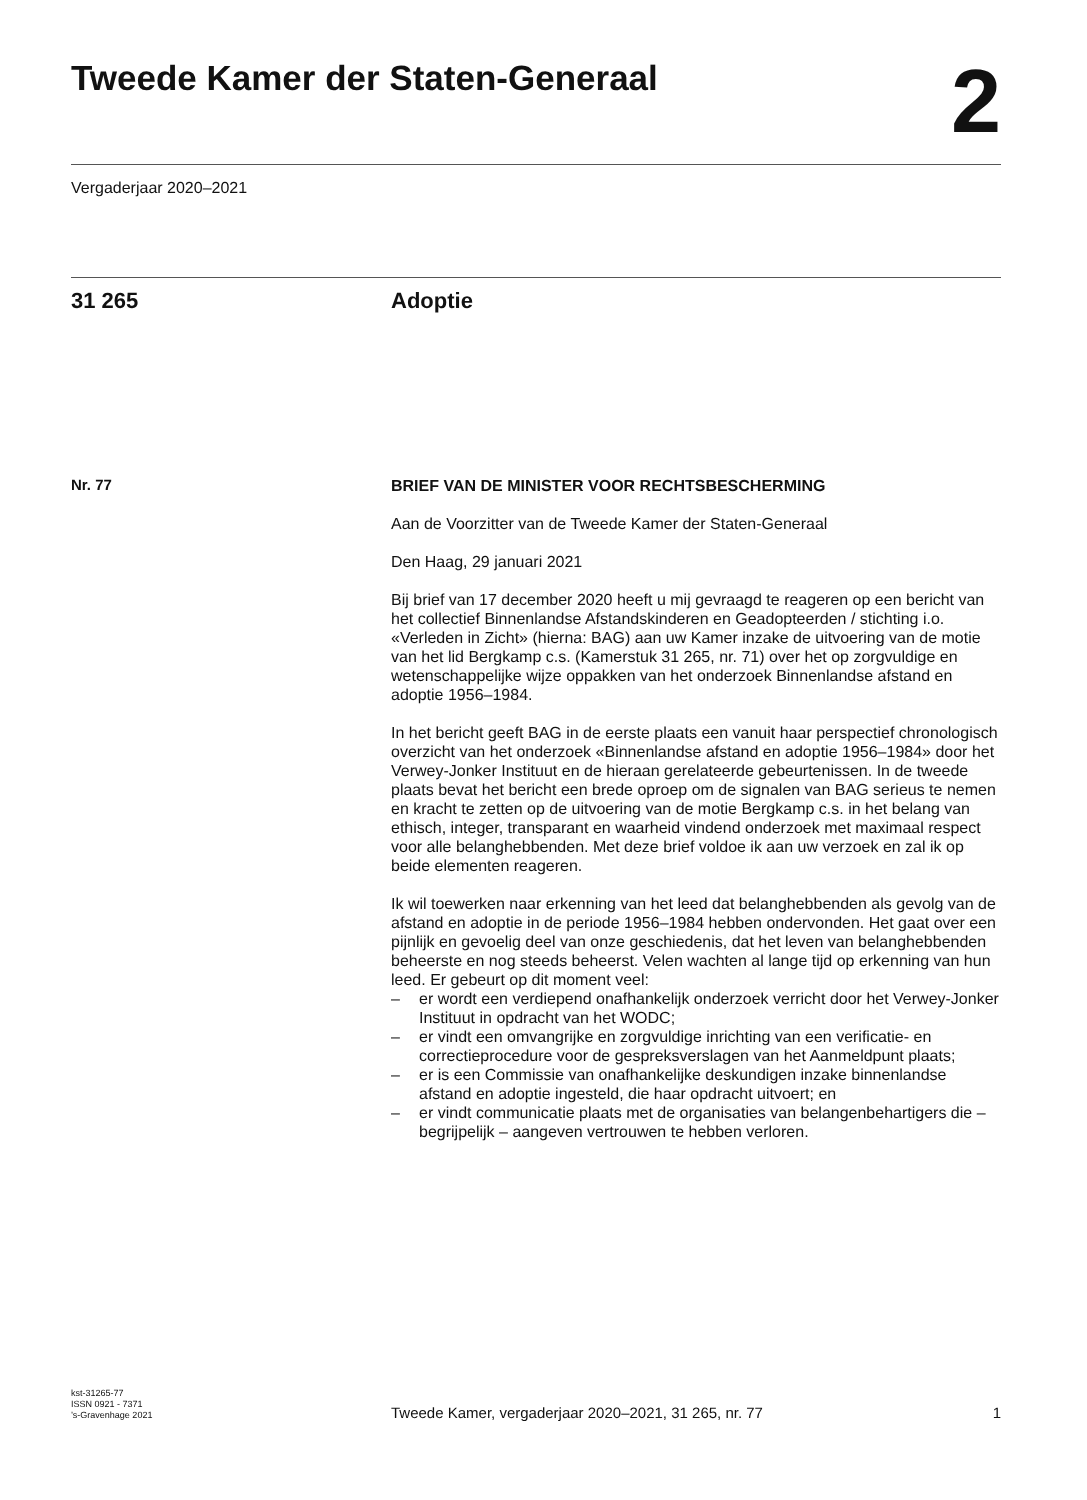Tweede Kamer der Staten-Generaal
2
Vergaderjaar 2020–2021
31 265 Adoptie
Nr. 77
BRIEF VAN DE MINISTER VOOR RECHTSBESCHERMING
Aan de Voorzitter van de Tweede Kamer der Staten-Generaal
Den Haag, 29 januari 2021
Bij brief van 17 december 2020 heeft u mij gevraagd te reageren op een bericht van het collectief Binnenlandse Afstandskinderen en Geadopteerden / stichting i.o. «Verleden in Zicht» (hierna: BAG) aan uw Kamer inzake de uitvoering van de motie van het lid Bergkamp c.s. (Kamerstuk 31 265, nr. 71) over het op zorgvuldige en wetenschappelijke wijze oppakken van het onderzoek Binnenlandse afstand en adoptie 1956–1984.
In het bericht geeft BAG in de eerste plaats een vanuit haar perspectief chronologisch overzicht van het onderzoek «Binnenlandse afstand en adoptie 1956–1984» door het Verwey-Jonker Instituut en de hieraan gerelateerde gebeurtenissen. In de tweede plaats bevat het bericht een brede oproep om de signalen van BAG serieus te nemen en kracht te zetten op de uitvoering van de motie Bergkamp c.s. in het belang van ethisch, integer, transparant en waarheid vindend onderzoek met maximaal respect voor alle belanghebbenden. Met deze brief voldoe ik aan uw verzoek en zal ik op beide elementen reageren.
Ik wil toewerken naar erkenning van het leed dat belanghebbenden als gevolg van de afstand en adoptie in de periode 1956–1984 hebben ondervonden. Het gaat over een pijnlijk en gevoelig deel van onze geschiedenis, dat het leven van belanghebbenden beheerste en nog steeds beheerst. Velen wachten al lange tijd op erkenning van hun leed. Er gebeurt op dit moment veel:
– er wordt een verdiepend onafhankelijk onderzoek verricht door het Verwey-Jonker Instituut in opdracht van het WODC;
– er vindt een omvangrijke en zorgvuldige inrichting van een verificatie- en correctieprocedure voor de gespreksverslagen van het Aanmeldpunt plaats;
– er is een Commissie van onafhankelijke deskundigen inzake binnenlandse afstand en adoptie ingesteld, die haar opdracht uitvoert; en
– er vindt communicatie plaats met de organisaties van belangenbehartigers die – begrijpelijk – aangeven vertrouwen te hebben verloren.
kst-31265-77
ISSN 0921 - 7371
’s-Gravenhage 2021
Tweede Kamer, vergaderjaar 2020–2021, 31 265, nr. 77
1